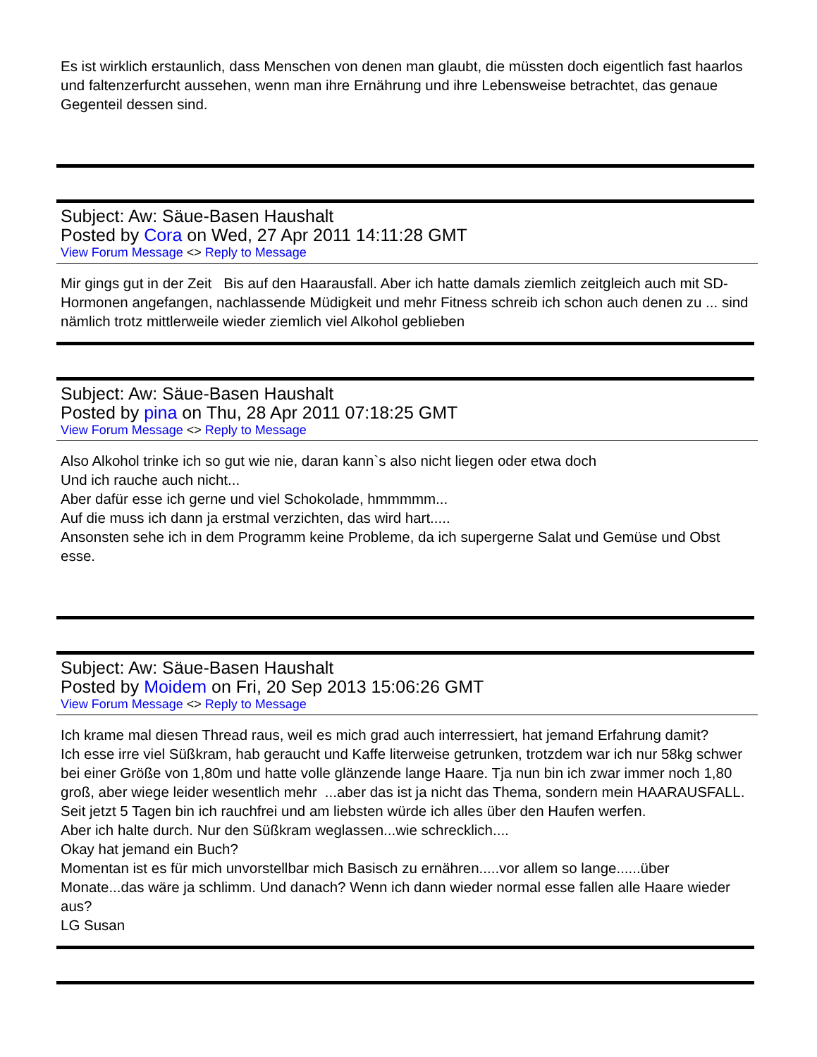Es ist wirklich erstaunlich, dass Menschen von denen man glaubt, die müssten doch eigentlich fast haarlos und faltenzerfurcht aussehen, wenn man ihre Ernährung und ihre Lebensweise betrachtet, das genaue Gegenteil dessen sind.
Subject: Aw: Säue-Basen Haushalt
Posted by Cora on Wed, 27 Apr 2011 14:11:28 GMT
View Forum Message <> Reply to Message
Mir gings gut in der Zeit Bis auf den Haarausfall. Aber ich hatte damals ziemlich zeitgleich auch mit SD-Hormonen angefangen, nachlassende Müdigkeit und mehr Fitness schreib ich schon auch denen zu ... sind nämlich trotz mittlerweile wieder ziemlich viel Alkohol geblieben
Subject: Aw: Säue-Basen Haushalt
Posted by pina on Thu, 28 Apr 2011 07:18:25 GMT
View Forum Message <> Reply to Message
Also Alkohol trinke ich so gut wie nie, daran kann`s also nicht liegen oder etwa doch
Und ich rauche auch nicht...
Aber dafür esse ich gerne und viel Schokolade, hmmmmm...
Auf die muss ich dann ja erstmal verzichten, das wird hart.....
Ansonsten sehe ich in dem Programm keine Probleme, da ich supergerne Salat und Gemüse und Obst esse.
Subject: Aw: Säue-Basen Haushalt
Posted by Moidem on Fri, 20 Sep 2013 15:06:26 GMT
View Forum Message <> Reply to Message
Ich krame mal diesen Thread raus, weil es mich grad auch interressiert, hat jemand Erfahrung damit?
Ich esse irre viel Süßkram, hab geraucht und Kaffe literweise getrunken, trotzdem war ich nur 58kg schwer bei einer Größe von 1,80m und hatte volle glänzende lange Haare. Tja nun bin ich zwar immer noch 1,80 groß, aber wiege leider wesentlich mehr ...aber das ist ja nicht das Thema, sondern mein HAARAUSFALL.
Seit jetzt 5 Tagen bin ich rauchfrei und am liebsten würde ich alles über den Haufen werfen.
Aber ich halte durch. Nur den Süßkram weglassen...wie schrecklich....
Okay hat jemand ein Buch?
Momentan ist es für mich unvorstellbar mich Basisch zu ernähren.....vor allem so lange......über Monate...das wäre ja schlimm. Und danach? Wenn ich dann wieder normal esse fallen alle Haare wieder aus?
LG Susan